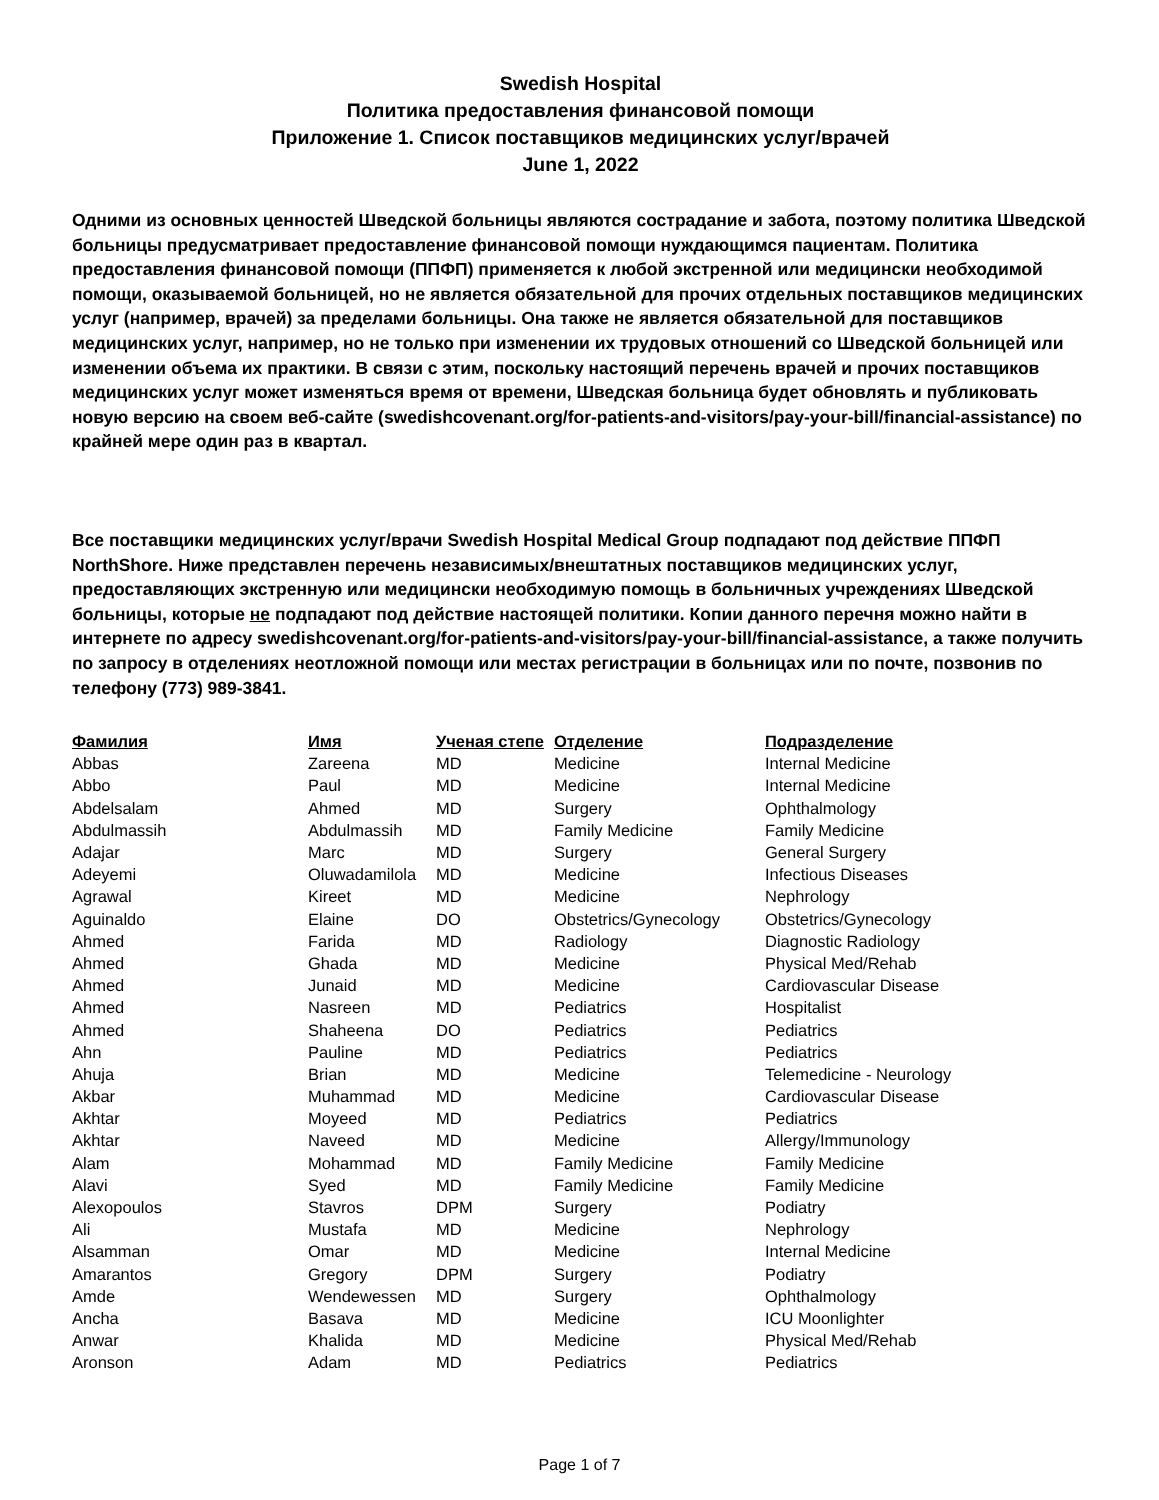Swedish Hospital
Политика предоставления финансовой помощи
Приложение 1. Список поставщиков медицинских услуг/врачей
June 1, 2022
Одними из основных ценностей Шведской больницы являются сострадание и забота, поэтому политика Шведской больницы предусматривает предоставление финансовой помощи нуждающимся пациентам. Политика предоставления финансовой помощи (ППФП) применяется к любой экстренной или медицински необходимой помощи, оказываемой больницей, но не является обязательной для прочих отдельных поставщиков медицинских услуг (например, врачей) за пределами больницы. Она также не является обязательной для поставщиков медицинских услуг, например, но не только при изменении их трудовых отношений со Шведской больницей или изменении объема их практики. В связи с этим, поскольку настоящий перечень врачей и прочих поставщиков медицинских услуг может изменяться время от времени, Шведская больница будет обновлять и публиковать новую версию на своем веб-сайте (swedishcovenant.org/for-patients-and-visitors/pay-your-bill/financial-assistance) по крайней мере один раз в квартал.
Все поставщики медицинских услуг/врачи Swedish Hospital Medical Group подпадают под действие ППФП NorthShore. Ниже представлен перечень независимых/внештатных поставщиков медицинских услуг, предоставляющих экстренную или медицински необходимую помощь в больничных учреждениях Шведской больницы, которые не подпадают под действие настоящей политики. Копии данного перечня можно найти в интернете по адресу swedishcovenant.org/for-patients-and-visitors/pay-your-bill/financial-assistance, а также получить по запросу в отделениях неотложной помощи или местах регистрации в больницах или по почте, позвонив по телефону (773) 989-3841.
| Фамилия | Имя | Ученая степе | Отделение | Подразделение |
| --- | --- | --- | --- | --- |
| Abbas | Zareena | MD | Medicine | Internal Medicine |
| Abbo | Paul | MD | Medicine | Internal Medicine |
| Abdelsalam | Ahmed | MD | Surgery | Ophthalmology |
| Abdulmassih | Abdulmassih | MD | Family Medicine | Family Medicine |
| Adajar | Marc | MD | Surgery | General Surgery |
| Adeyemi | Oluwadamilola | MD | Medicine | Infectious Diseases |
| Agrawal | Kireet | MD | Medicine | Nephrology |
| Aguinaldo | Elaine | DO | Obstetrics/Gynecology | Obstetrics/Gynecology |
| Ahmed | Farida | MD | Radiology | Diagnostic Radiology |
| Ahmed | Ghada | MD | Medicine | Physical Med/Rehab |
| Ahmed | Junaid | MD | Medicine | Cardiovascular Disease |
| Ahmed | Nasreen | MD | Pediatrics | Hospitalist |
| Ahmed | Shaheena | DO | Pediatrics | Pediatrics |
| Ahn | Pauline | MD | Pediatrics | Pediatrics |
| Ahuja | Brian | MD | Medicine | Telemedicine - Neurology |
| Akbar | Muhammad | MD | Medicine | Cardiovascular Disease |
| Akhtar | Moyeed | MD | Pediatrics | Pediatrics |
| Akhtar | Naveed | MD | Medicine | Allergy/Immunology |
| Alam | Mohammad | MD | Family Medicine | Family Medicine |
| Alavi | Syed | MD | Family Medicine | Family Medicine |
| Alexopoulos | Stavros | DPM | Surgery | Podiatry |
| Ali | Mustafa | MD | Medicine | Nephrology |
| Alsamman | Omar | MD | Medicine | Internal Medicine |
| Amarantos | Gregory | DPM | Surgery | Podiatry |
| Amde | Wendewessen | MD | Surgery | Ophthalmology |
| Ancha | Basava | MD | Medicine | ICU Moonlighter |
| Anwar | Khalida | MD | Medicine | Physical Med/Rehab |
| Aronson | Adam | MD | Pediatrics | Pediatrics |
Page 1 of 7